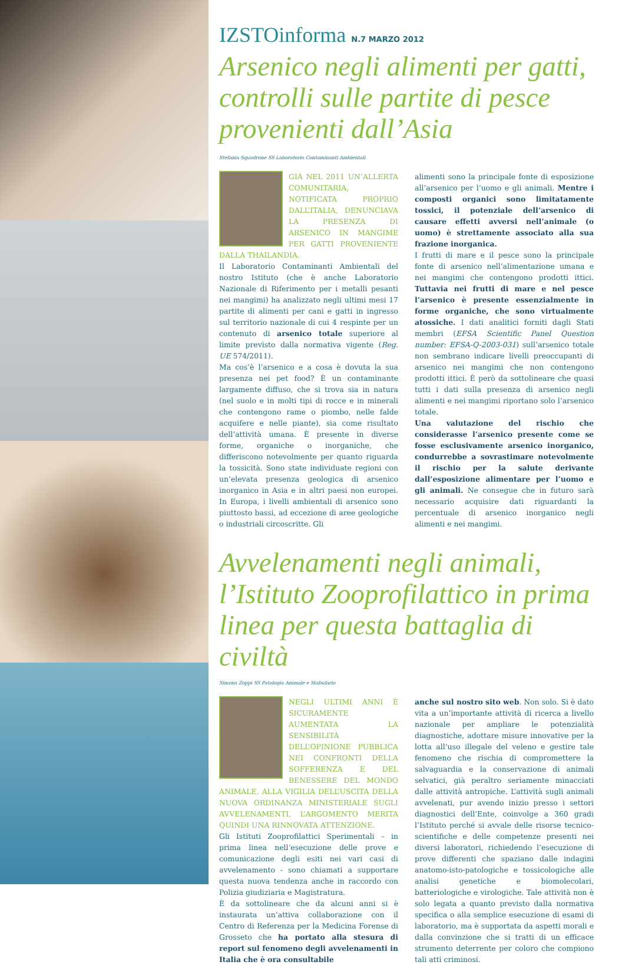IZSTOinforma N.7 MARZO 2012
Arsenico negli alimenti per gatti, controlli sulle partite di pesce provenienti dall’Asia
Stefania Squadrone SS Laboratorio Contaminanti Ambientali
GIÀ NEL 2011 UN’ALLERTA COMUNITARIA, NOTIFICATA PROPRIO DALL’ITALIA, DENUNCIAVA LA PRESENZA DI ARSENICO IN MANGIME PER GATTI PROVENIENTE DALLA THAILANDIA.
Il Laboratorio Contaminanti Ambientali del nostro Istituto (che è anche Laboratorio Nazionale di Riferimento per i metalli pesanti nei mangimi) ha analizzato negli ultimi mesi 17 partite di alimenti per cani e gatti in ingresso sul territorio nazionale di cui 4 respinte per un contenuto di arsenico totale superiore al limite previsto dalla normativa vigente (Reg. UE 574/2011).
Ma cos’è l’arsenico e a cosa è dovuta la sua presenza nei pet food? È un contaminante largamente diffuso, che si trova sia in natura (nel suolo e in molti tipi di rocce e in minerali che contengono rame o piombo, nelle falde acquifere e nelle piante), sia come risultato dell’attività umana. È presente in diverse forme, organiche o inorganiche, che differiscono notevolmente per quanto riguarda la tossicità. Sono state individuate regioni con un’elevata presenza geologica di arsenico inorganico in Asia e in altri paesi non europei. In Europa, i livelli ambientali di arsenico sono piuttosto bassi, ad eccezione di aree geologiche o industriali circoscritte. Gli
alimenti sono la principale fonte di esposizione all’arsenico per l’uomo e gli animali. Mentre i composti organici sono limitatamente tossici, il potenziale dell’arsenico di causare effetti avversi nell’animale (o uomo) è strettamente associato alla sua frazione inorganica.
I frutti di mare e il pesce sono la principale fonte di arsenico nell’alimentazione umana e nei mangimi che contengono prodotti ittici. Tuttavia nei frutti di mare e nel pesce l’arsenico è presente essenzialmente in forme organiche, che sono virtualmente atossiche. I dati analitici forniti dagli Stati membri (EFSA Scientific Panel Question number: EFSA-Q-2003-031) sull’arsenico totale non sembrano indicare livelli preoccupanti di arsenico nei mangimi che non contengono prodotti ittici. È però da sottolineare che quasi tutti i dati sulla presenza di arsenico negli alimenti e nei mangimi riportano solo l’arsenico totale.
Una valutazione del rischio che considerasse l’arsenico presente come se fosse esclusivamente arsenico inorganico, condurrebbe a sovrastimare notevolmente il rischio per la salute derivante dall’esposizione alimentare per l’uomo e gli animali. Ne consegue che in futuro sarà necessario acquisire dati riguardanti la percentuale di arsenico inorganico negli alimenti e nei mangimi.
Avvelenamenti negli animali, l’Istituto Zooprofilattico in prima linea per questa battaglia di civiltà
Simona Zoppi SS Patologia Animale e Stabulario
NEGLI ULTIMI ANNI È SICURAMENTE AUMENTATA LA SENSIBILITÀ DELL’OPINIONE PUBBLICA NEI CONFRONTI DELLA SOFFERENZA E DEL BENESSERE DEL MONDO ANIMALE. ALLA VIGILIA DELL’USCITA DELLA NUOVA ORDINANZA MINISTERIALE SUGLI AVVELENAMENTI, L’ARGOMENTO MERITA QUINDI UNA RINNOVATA ATTENZIONE.
Gli Istituti Zooprofilattici Sperimentali – in prima linea nell’esecuzione delle prove e comunicazione degli esiti nei vari casi di avvelenamento - sono chiamati a supportare questa nuova tendenza anche in raccordo con Polizia giudiziaria e Magistratura.
È da sottolineare che da alcuni anni si è instaurata un’attiva collaborazione con il Centro di Referenza per la Medicina Forense di Grosseto che ha portato alla stesura di report sul fenomeno degli avvelenamenti in Italia che è ora consultabile
anche sul nostro sito web. Non solo. Si è dato vita a un’importante attività di ricerca a livello nazionale per ampliare le potenzialità diagnostiche, adottare misure innovative per la lotta all’uso illegale del veleno e gestire tale fenomeno che rischia di compromettere la salvaguardia e la conservazione di animali selvatici, già peraltro seriamente minacciati dalle attività antropiche. L’attività sugli animali avvelenati, pur avendo inizio presso i settori diagnostici dell’Ente, coinvolge a 360 gradi l’Istituto perché si avvale delle risorse tecnico-scientifiche e delle competenze presenti nei diversi laboratori, richiedendo l’esecuzione di prove differenti che spaziano dalle indagini anatomo-isto-patologiche e tossicologiche alle analisi genetiche e biomolecolari, batteriologiche e virologiche. Tale attività non è solo legata a quanto previsto dalla normativa specifica o alla semplice esecuzione di esami di laboratorio, ma è supportata da aspetti morali e dalla convinzione che si tratti di un efficace strumento deterrente per coloro che compiono tali atti criminosi.